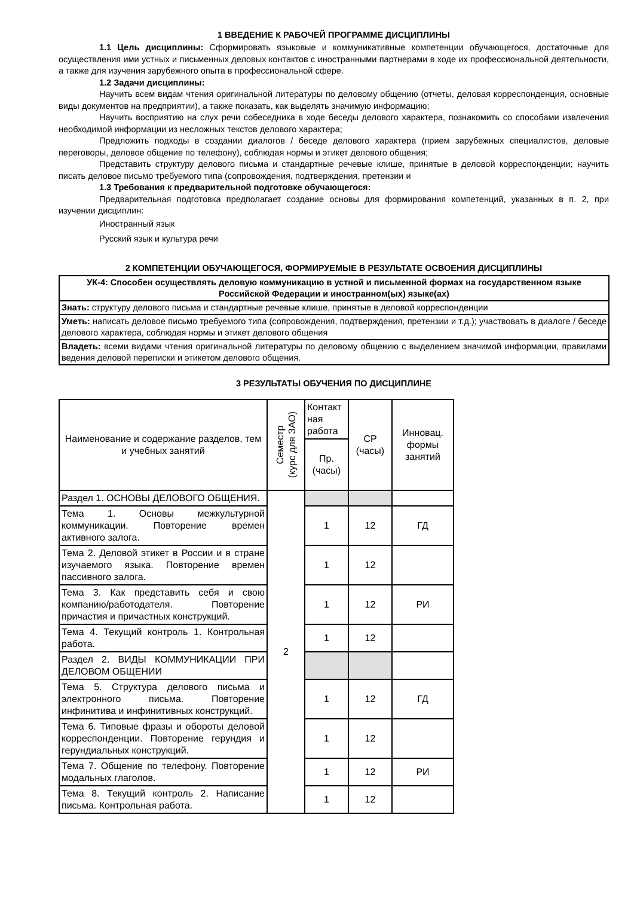1 ВВЕДЕНИЕ К РАБОЧЕЙ ПРОГРАММЕ ДИСЦИПЛИНЫ
1.1 Цель дисциплины: Сформировать языковые и коммуникативные компетенции обучающегося, достаточные для осуществления ими устных и письменных деловых контактов с иностранными партнерами в ходе их профессиональной деятельности, а также для изучения зарубежного опыта в профессиональной сфере.
1.2 Задачи дисциплины:
Научить всем видам чтения оригинальной литературы по деловому общению (отчеты, деловая корреспонденция, основные виды документов на предприятии), а также показать, как выделять значимую информацию;
Научить восприятию на слух речи собеседника в ходе беседы делового характера, познакомить со способами извлечения необходимой информации из несложных текстов делового характера;
Предложить подходы в создании диалогов / беседе делового характера (прием зарубежных специалистов, деловые переговоры, деловое общение по телефону), соблюдая нормы и этикет делового общения;
Представить структуру делового письма и стандартные речевые клише, принятые в деловой корреспонденции; научить писать деловое письмо требуемого типа (сопровождения, подтверждения, претензии и
1.3 Требования к предварительной подготовке обучающегося:
Предварительная подготовка предполагает создание основы для формирования компетенций, указанных в п. 2, при изучении дисциплин:
Иностранный язык
Русский язык и культура речи
2 КОМПЕТЕНЦИИ ОБУЧАЮЩЕГОСЯ, ФОРМИРУЕМЫЕ В РЕЗУЛЬТАТЕ ОСВОЕНИЯ ДИСЦИПЛИНЫ
| УК-4: Способен осуществлять деловую коммуникацию в устной и письменной формах на государственном языке Российской Федерации и иностранном(ых) языке(ах) |
| Знать: структуру делового письма и стандартные речевые клише, принятые в деловой корреспонденции |
| Уметь: написать деловое письмо требуемого типа (сопровождения, подтверждения, претензии и т.д.); участвовать в диалоге / беседе делового характера, соблюдая нормы и этикет делового общения |
| Владеть: всеми видами чтения оригинальной литературы по деловому общению с выделением значимой информации, правилами ведения деловой переписки и этикетом делового общения. |
3 РЕЗУЛЬТАТЫ ОБУЧЕНИЯ ПО ДИСЦИПЛИНЕ
| Наименование и содержание разделов, тем и учебных занятий | Семестр (курс для ЗАО) | Контакт ная работа | СР (часы) | Инновац. формы занятий |
| | | Пр. (часы) | | |
| Раздел 1. ОСНОВЫ ДЕЛОВОГО ОБЩЕНИЯ. | 2 | | | |
| Тема 1. Основы межкультурной коммуникации. Повторение времен активного залога. | | 1 | 12 | ГД |
| Тема 2. Деловой этикет в России и в стране изучаемого языка. Повторение времен пассивного залога. | | 1 | 12 | |
| Тема 3. Как представить себя и свою компанию/работодателя. Повторение причастия и причастных конструкций. | | 1 | 12 | РИ |
| Тема 4. Текущий контроль 1. Контрольная работа. | | 1 | 12 | |
| Раздел 2. ВИДЫ КОММУНИКАЦИИ ПРИ ДЕЛОВОМ ОБЩЕНИИ | | | | |
| Тема 5. Структура делового письма и электронного письма. Повторение инфинитива и инфинитивных конструкций. | | 1 | 12 | ГД |
| Тема 6. Типовые фразы и обороты деловой корреспонденции. Повторение герундия и герундиальных конструкций. | | 1 | 12 | |
| Тема 7. Общение по телефону. Повторение модальных глаголов. | | 1 | 12 | РИ |
| Тема 8. Текущий контроль 2. Написание письма. Контрольная работа. | | 1 | 12 | |